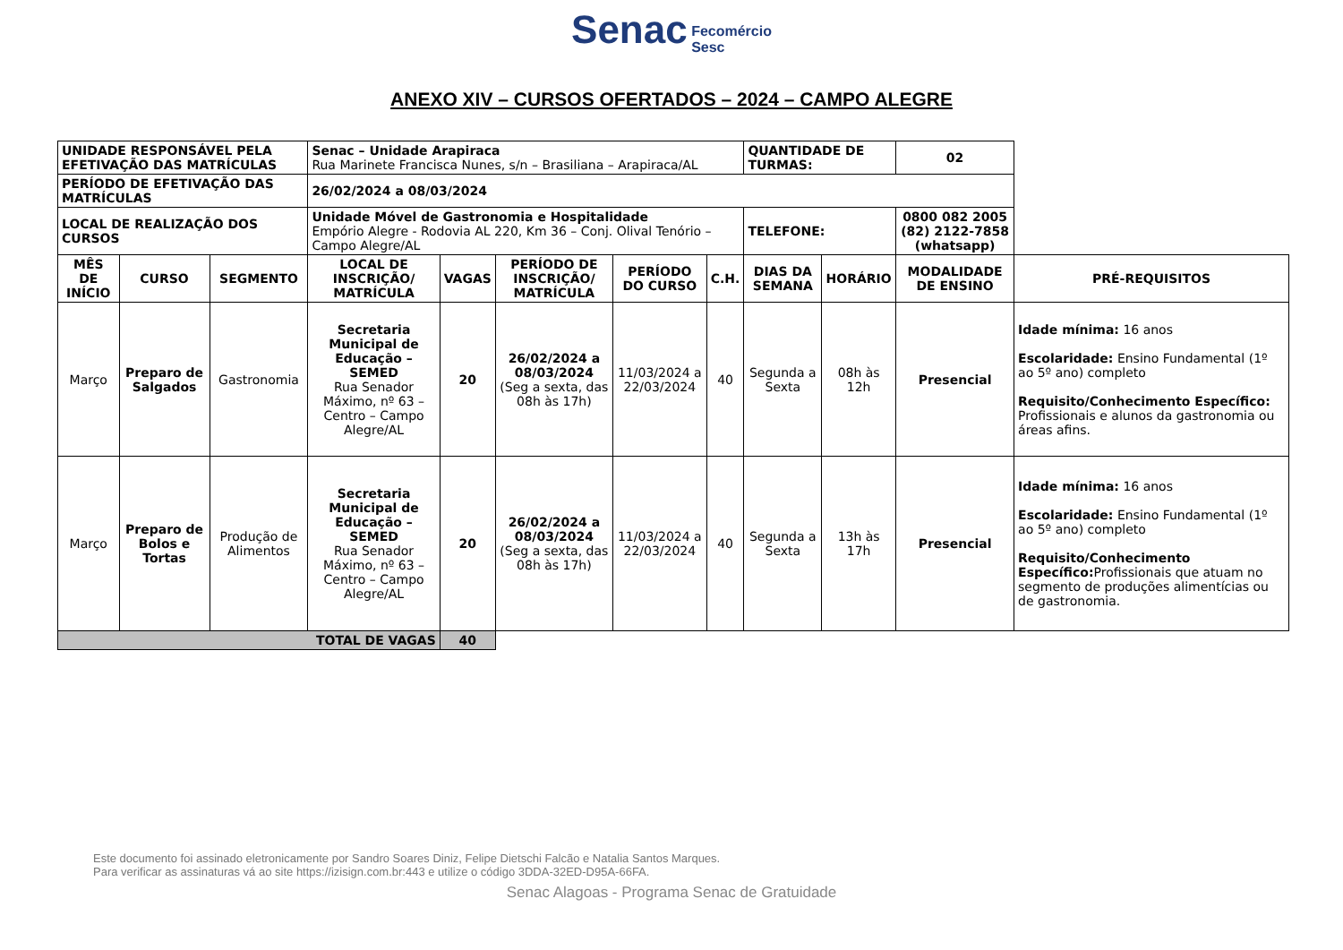Senac Fecomércio
Sesc
ANEXO XIV – CURSOS OFERTADOS – 2024 – CAMPO ALEGRE
| UNIDADE RESPONSÁVEL PELA EFETIVAÇÃO DAS MATRÍCULAS | | | Senac – Unidade Arapiraca Rua Marinete Francisca Nunes, s/n – Brasiliana – Arapiraca/AL | | | | | QUANTIDADE DE TURMAS: | | 02 | |
| PERÍODO DE EFETIVAÇÃO DAS MATRÍCULAS | | | 26/02/2024 a 08/03/2024 | | | | | | | | |
| LOCAL DE REALIZAÇÃO DOS CURSOS | | | Unidade Móvel de Gastronomia e Hospitalidade Empório Alegre - Rodovia AL 220, Km 36 – Conj. Olival Tenório – Campo Alegre/AL | | | | | TELEFONE: | | 0800 082 2005 (82) 2122-7858 (whatsapp) | |
| MÊS DE INÍCIO | CURSO | SEGMENTO | LOCAL DE INSCRIÇÃO/ MATRÍCULA | VAGAS | PERÍODO DE INSCRIÇÃO/ MATRÍCULA | PERÍODO DO CURSO | C.H. | DIAS DA SEMANA | HORÁRIO | MODALIDADE DE ENSINO | PRÉ-REQUISITOS |
| Março | Preparo de Salgados | Gastronomia | Secretaria Municipal de Educação – SEMED Rua Senador Máximo, nº 63 – Centro – Campo Alegre/AL | 20 | 26/02/2024 a 08/03/2024 (Seg a sexta, das 08h às 17h) | 11/03/2024 a 22/03/2024 | 40 | Segunda a Sexta | 08h às 12h | Presencial | Idade mínima: 16 anos Escolaridade: Ensino Fundamental (1º ao 5º ano) completo Requisito/Conhecimento Específico: Profissionais e alunos da gastronomia ou áreas afins. |
| Março | Preparo de Bolos e Tortas | Produção de Alimentos | Secretaria Municipal de Educação – SEMED Rua Senador Máximo, nº 63 – Centro – Campo Alegre/AL | 20 | 26/02/2024 a 08/03/2024 (Seg a sexta, das 08h às 17h) | 11/03/2024 a 22/03/2024 | 40 | Segunda a Sexta | 13h às 17h | Presencial | Idade mínima: 16 anos Escolaridade: Ensino Fundamental (1º ao 5º ano) completo Requisito/Conhecimento Específico: Profissionais que atuam no segmento de produções alimentícias ou de gastronomia. |
| TOTAL DE VAGAS | | | | 40 | | | | | | | |
Este documento foi assinado eletronicamente por Sandro Soares Diniz, Felipe Dietschi Falcão e Natalia Santos Marques.
Para verificar as assinaturas vá ao site https://izisign.com.br:443 e utilize o código 3DDA-32ED-D95A-66FA.
Senac Alagoas - Programa Senac de Gratuidade